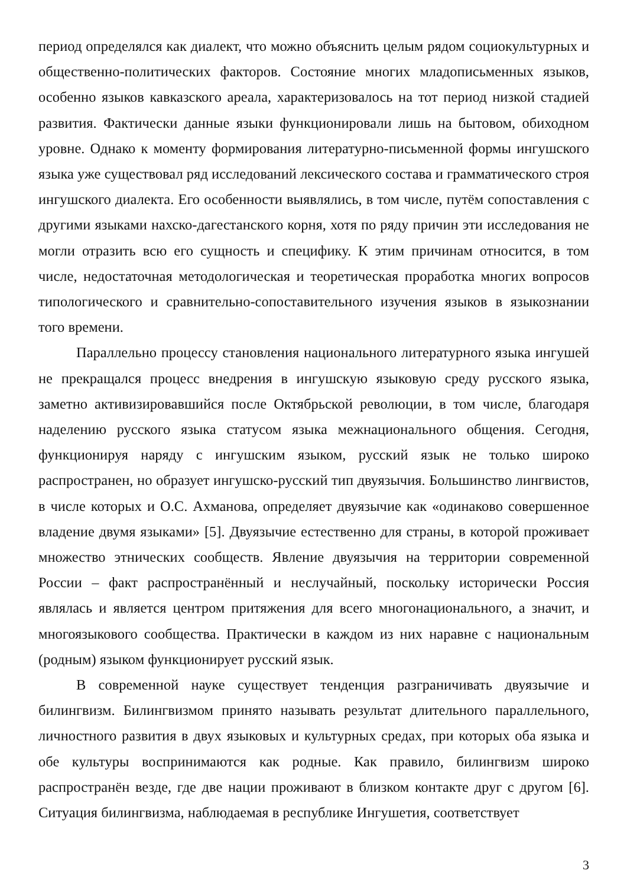период определялся как диалект, что можно объяснить целым рядом социокультурных и общественно-политических факторов. Состояние многих младописьменных языков, особенно языков кавказского ареала, характеризовалось на тот период низкой стадией развития. Фактически данные языки функционировали лишь на бытовом, обиходном уровне. Однако к моменту формирования литературно-письменной формы ингушского языка уже существовал ряд исследований лексического состава и грамматического строя ингушского диалекта. Его особенности выявлялись, в том числе, путём сопоставления с другими языками нахско-дагестанского корня, хотя по ряду причин эти исследования не могли отразить всю его сущность и специфику. К этим причинам относится, в том числе, недостаточная методологическая и теоретическая проработка многих вопросов типологического и сравнительно-сопоставительного изучения языков в языкознании того времени.
Параллельно процессу становления национального литературного языка ингушей не прекращался процесс внедрения в ингушскую языковую среду русского языка, заметно активизировавшийся после Октябрьской революции, в том числе, благодаря наделению русского языка статусом языка межнационального общения. Сегодня, функционируя наряду с ингушским языком, русский язык не только широко распространен, но образует ингушско-русский тип двуязычия. Большинство лингвистов, в числе которых и О.С. Ахманова, определяет двуязычие как «одинаково совершенное владение двумя языками» [5]. Двуязычие естественно для страны, в которой проживает множество этнических сообществ. Явление двуязычия на территории современной России – факт распространённый и неслучайный, поскольку исторически Россия являлась и является центром притяжения для всего многонационального, а значит, и многоязыкового сообщества. Практически в каждом из них наравне с национальным (родным) языком функционирует русский язык.
В современной науке существует тенденция разграничивать двуязычие и билингвизм. Билингвизмом принято называть результат длительного параллельного, личностного развития в двух языковых и культурных средах, при которых оба языка и обе культуры воспринимаются как родные. Как правило, билингвизм широко распространён везде, где две нации проживают в близком контакте друг с другом [6]. Ситуация билингвизма, наблюдаемая в республике Ингушетия, соответствует
3